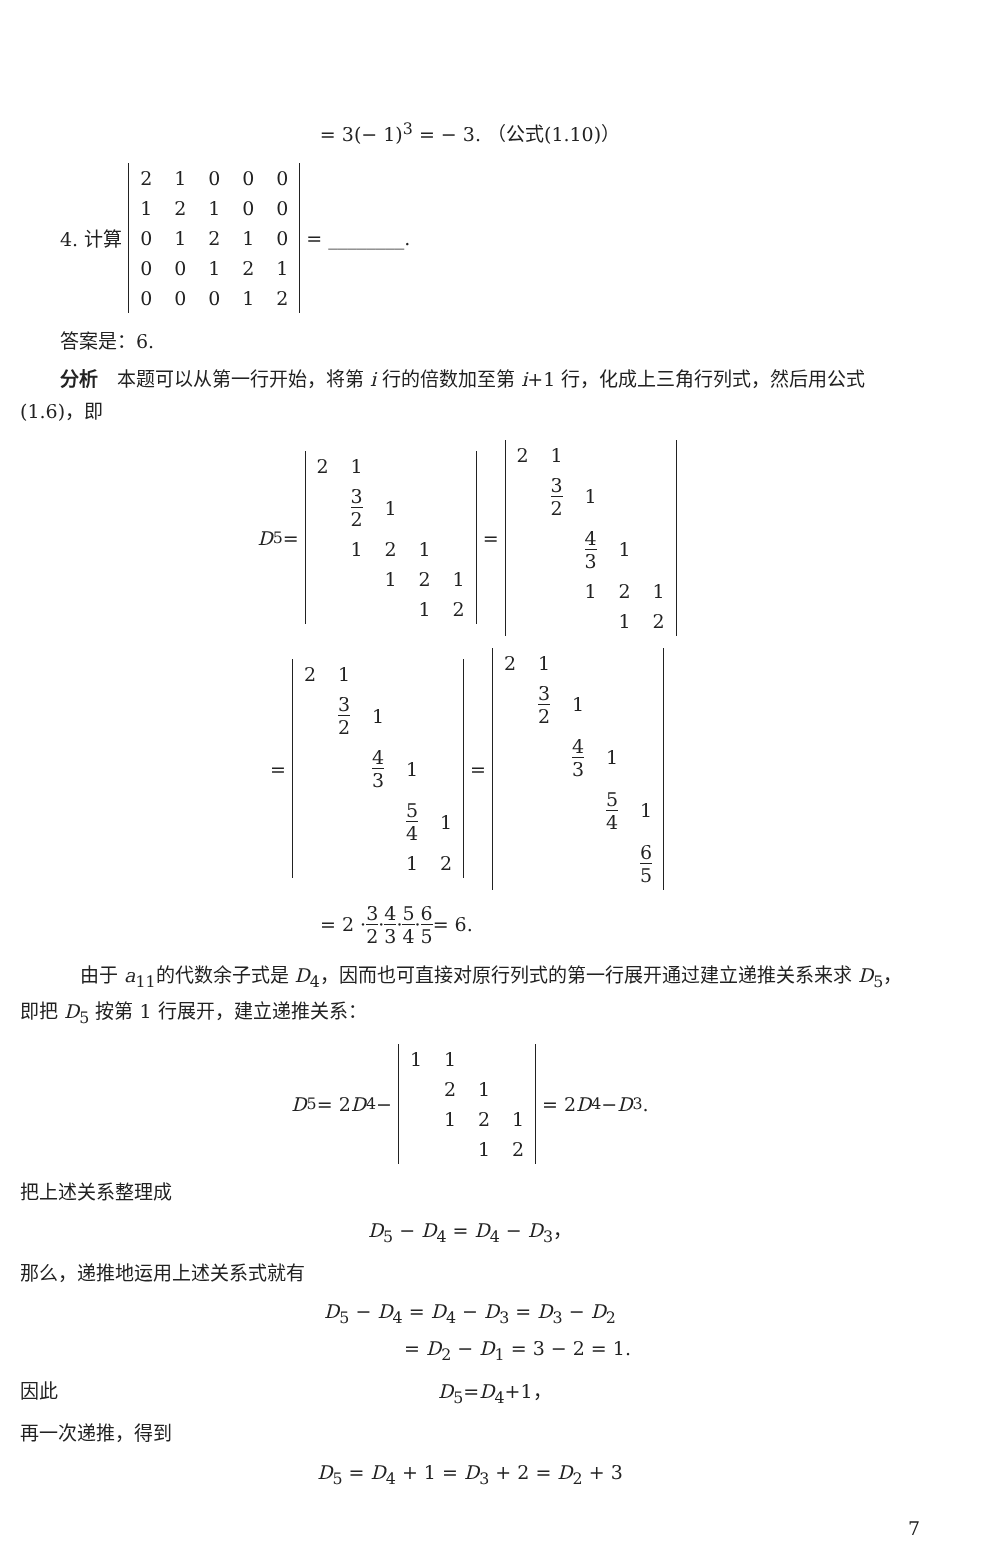= 3(− 1)<sup>3</sup> = − 3. （公式(1.10)）
4. 计算
| 2 | 1 | 0 | 0 | 0 |
| 1 | 2 | 1 | 0 | 0 |
| 0 | 1 | 2 | 1 | 0 |
| 0 | 0 | 1 | 2 | 1 |
| 0 | 0 | 0 | 1 | 2 |
= ________.
答案是：6.
分析　本题可以从第一行开始，将第 i 行的倍数加至第 i+1 行，化成上三角行列式，然后用公式(1.6)，即
D<sub>5</sub>=
| 2 | 1 | | | |
| | 3 2 | 1 | | |
| | 1 | 2 | 1 | |
| | | 1 | 2 | 1 |
| | | | 1 | 2 |
=
| 2 | 1 | | | |
| | 3 2 | 1 | | |
| | | 4 3 | 1 | |
| | | 1 | 2 | 1 |
| | | | 1 | 2 |
=
| 2 | 1 | | | |
| | 3 2 | 1 | | |
| | | 4 3 | 1 | |
| | | | 5 4 | 1 |
| | | | 1 | 2 |
=
| 2 | 1 | | | |
| | 3 2 | 1 | | |
| | | 4 3 | 1 | |
| | | | 5 4 | 1 |
| | | | | 6 5 |
= 2 · 3 2 · 4 3 · 5 4 · 6 5 = 6.
由于 a<sub>11</sub>的代数余子式是 D<sub>4</sub>，因而也可直接对原行列式的第一行展开通过建立递推关系来求 D<sub>5</sub>，即把 D<sub>5</sub> 按第 1 行展开，建立递推关系：
D<sub>5</sub> = 2 D<sub>4</sub> −
| 1 | 1 | | |
| | 2 | 1 | |
| | 1 | 2 | 1 |
| | | 1 | 2 |
= 2 D<sub>4</sub> − D<sub>3</sub>.
把上述关系整理成
D<sub>5</sub> − D<sub>4</sub> = D<sub>4</sub> − D<sub>3</sub>，
那么，递推地运用上述关系式就有
D<sub>5</sub> − D<sub>4</sub> = D<sub>4</sub> − D<sub>3</sub> = D<sub>3</sub> − D<sub>2</sub>
　　　　　= D<sub>2</sub> − D<sub>1</sub> = 3 − 2 = 1.
因此　　　　　　　　　　　　　　　　　　　　D<sub>5</sub>=D<sub>4</sub>+1，
再一次递推，得到
D<sub>5</sub> = D<sub>4</sub> + 1 = D<sub>3</sub> + 2 = D<sub>2</sub> + 3
7